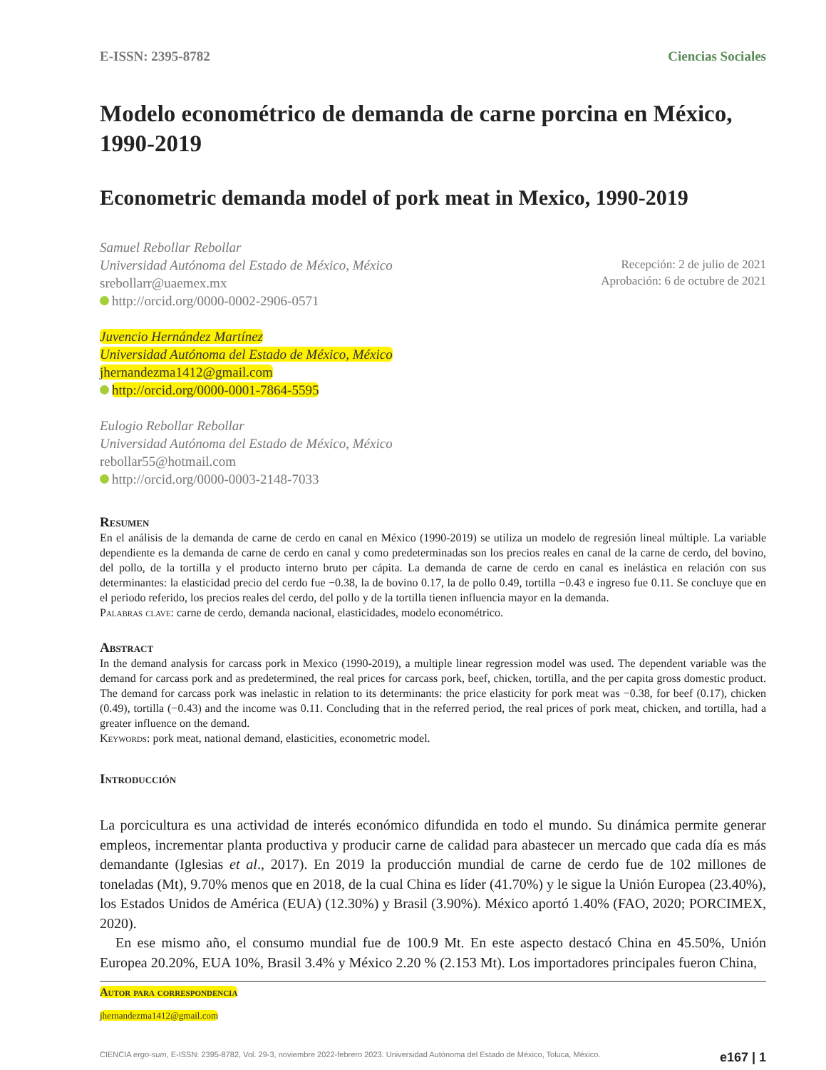E-ISSN: 2395-8782 Ciencias Sociales
Modelo econométrico de demanda de carne porcina en México, 1990-2019
Econometric demanda model of pork meat in Mexico, 1990-2019
Samuel Rebollar Rebollar
Universidad Autónoma del Estado de México, México
srebollarr@uaemex.mx
http://orcid.org/0000-0002-2906-0571
Juvencio Hernández Martínez
Universidad Autónoma del Estado de México, México
jhernandezma1412@gmail.com
http://orcid.org/0000-0001-7864-5595
Eulogio Rebollar Rebollar
Universidad Autónoma del Estado de México, México
rebollar55@hotmail.com
http://orcid.org/0000-0003-2148-7033
Recepción: 2 de julio de 2021
Aprobación: 6 de octubre de 2021
Resumen
En el análisis de la demanda de carne de cerdo en canal en México (1990-2019) se utiliza un modelo de regresión lineal múltiple. La variable dependiente es la demanda de carne de cerdo en canal y como predeterminadas son los precios reales en canal de la carne de cerdo, del bovino, del pollo, de la tortilla y el producto interno bruto per cápita. La demanda de carne de cerdo en canal es inelástica en relación con sus determinantes: la elasticidad precio del cerdo fue −0.38, la de bovino 0.17, la de pollo 0.49, tortilla −0.43 e ingreso fue 0.11. Se concluye que en el periodo referido, los precios reales del cerdo, del pollo y de la tortilla tienen influencia mayor en la demanda.
Palabras clave: carne de cerdo, demanda nacional, elasticidades, modelo econométrico.
Abstract
In the demand analysis for carcass pork in Mexico (1990-2019), a multiple linear regression model was used. The dependent variable was the demand for carcass pork and as predetermined, the real prices for carcass pork, beef, chicken, tortilla, and the per capita gross domestic product. The demand for carcass pork was inelastic in relation to its determinants: the price elasticity for pork meat was −0.38, for beef (0.17), chicken (0.49), tortilla (−0.43) and the income was 0.11. Concluding that in the referred period, the real prices of pork meat, chicken, and tortilla, had a greater influence on the demand.
Keywords: pork meat, national demand, elasticities, econometric model.
Introducción
La porcicultura es una actividad de interés económico difundida en todo el mundo. Su dinámica permite generar empleos, incrementar planta productiva y producir carne de calidad para abastecer un mercado que cada día es más demandante (Iglesias et al., 2017). En 2019 la producción mundial de carne de cerdo fue de 102 millones de toneladas (Mt), 9.70% menos que en 2018, de la cual China es líder (41.70%) y le sigue la Unión Europea (23.40%), los Estados Unidos de América (EUA) (12.30%) y Brasil (3.90%). México aportó 1.40% (FAO, 2020; PORCIMEX, 2020).
En ese mismo año, el consumo mundial fue de 100.9 Mt. En este aspecto destacó China en 45.50%, Unión Europea 20.20%, EUA 10%, Brasil 3.4% y México 2.20 % (2.153 Mt). Los importadores principales fueron China,
Autor para correspondencia
jhernandezma1412@gmail.com
CIENCIA ergo-sum, E-ISSN: 2395-8782, Vol. 29-3, noviembre 2022-febrero 2023. Universidad Autónoma del Estado de México, Toluca, México. e167 | 1